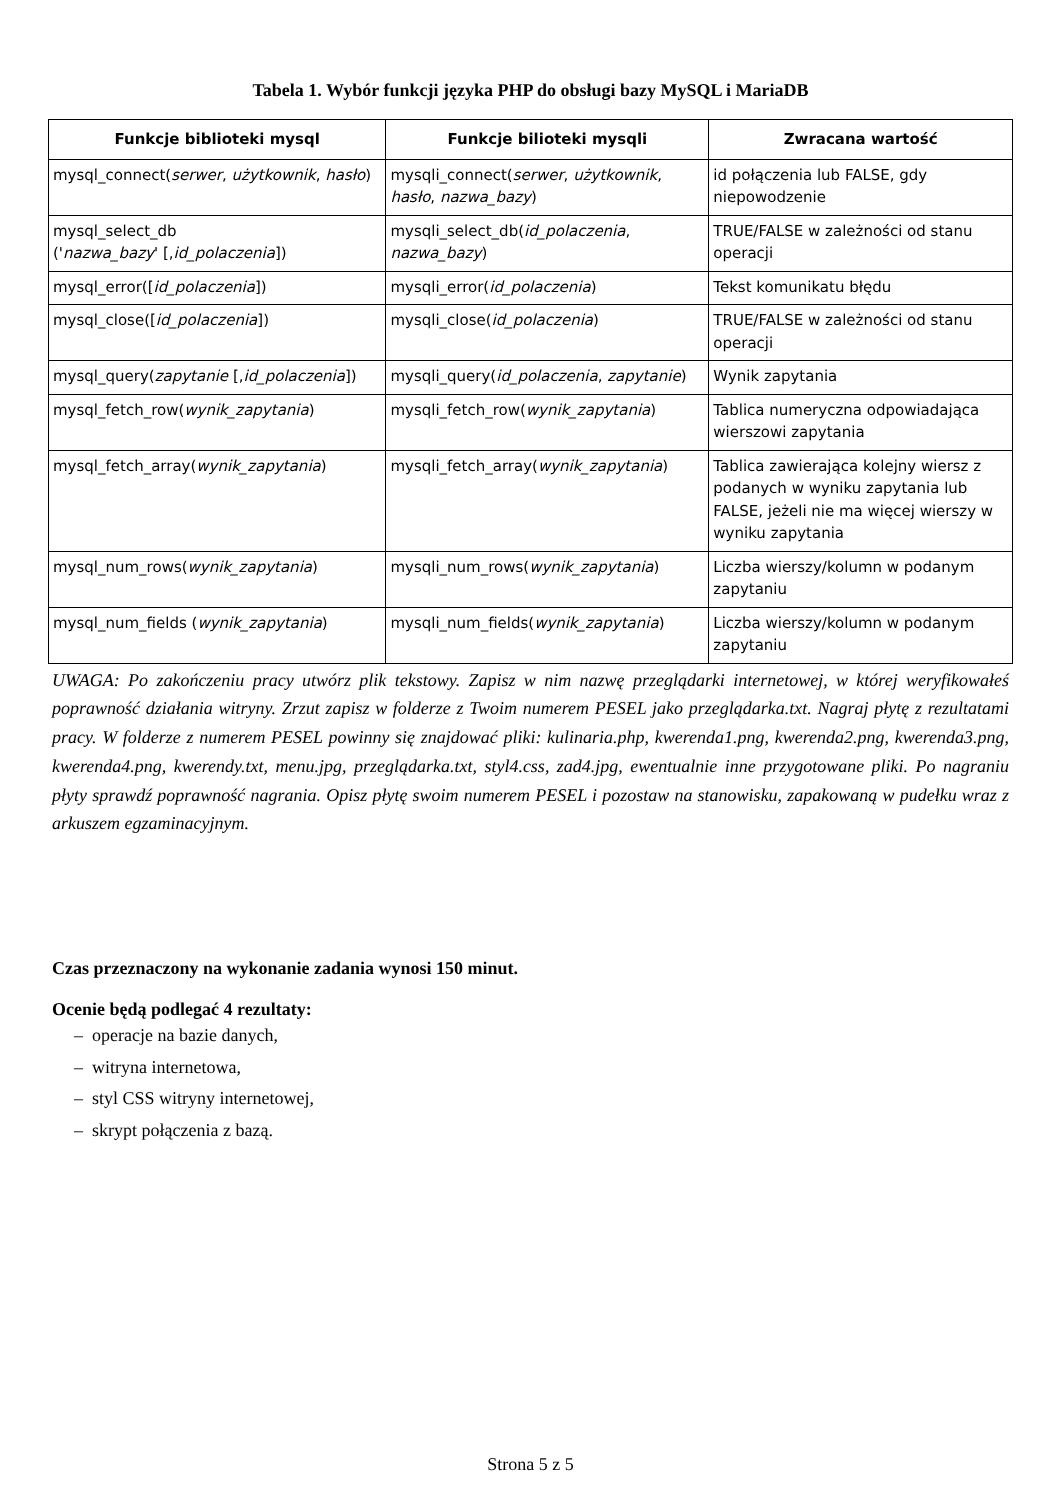Tabela 1. Wybór funkcji języka PHP do obsługi bazy MySQL i MariaDB
| Funkcje biblioteki mysql | Funkcje bilioteki mysqli | Zwracana wartość |
| --- | --- | --- |
| mysql_connect( serwer , użytkownik , hasło ) | mysqli_connect( serwer , użytkownik , hasło , nazwa_bazy ) | id połączenia lub FALSE, gdy niepowodzenie |
| mysql_select_db (' nazwa_bazy ' [, id_polaczenia ]) | mysqli_select_db( id_polaczenia , nazwa_bazy ) | TRUE/FALSE w zależności od stanu operacji |
| mysql_error([ id_polaczenia ]) | mysqli_error( id_polaczenia ) | Tekst komunikatu błędu |
| mysql_close([ id_polaczenia ]) | mysqli_close( id_polaczenia ) | TRUE/FALSE w zależności od stanu operacji |
| mysql_query( zapytanie [, id_polaczenia ]) | mysqli_query( id_polaczenia , zapytanie ) | Wynik zapytania |
| mysql_fetch_row( wynik_zapytania ) | mysqli_fetch_row( wynik_zapytania ) | Tablica numeryczna odpowiadająca wierszowi zapytania |
| mysql_fetch_array( wynik_zapytania ) | mysqli_fetch_array( wynik_zapytania ) | Tablica zawierająca kolejny wiersz z podanych w wyniku zapytania lub FALSE, jeżeli nie ma więcej wierszy w wyniku zapytania |
| mysql_num_rows( wynik_zapytania ) | mysqli_num_rows( wynik_zapytania ) | Liczba wierszy/kolumn w podanym zapytaniu |
| mysql_num_fields ( wynik_zapytania ) | mysqli_num_fields( wynik_zapytania ) | Liczba wierszy/kolumn w podanym zapytaniu |
UWAGA: Po zakończeniu pracy utwórz plik tekstowy. Zapisz w nim nazwę przeglądarki internetowej, w której weryfikowałeś poprawność działania witryny. Zrzut zapisz w folderze z Twoim numerem PESEL jako przeglądarka.txt. Nagraj płytę z rezultatami pracy. W folderze z numerem PESEL powinny się znajdować pliki: kulinaria.php, kwerenda1.png, kwerenda2.png, kwerenda3.png, kwerenda4.png, kwerendy.txt, menu.jpg, przeglądarka.txt, styl4.css, zad4.jpg, ewentualnie inne przygotowane pliki. Po nagraniu płyty sprawdź poprawność nagrania. Opisz płytę swoim numerem PESEL i pozostaw na stanowisku, zapakowaną w pudełku wraz z arkuszem egzaminacyjnym.
Czas przeznaczony na wykonanie zadania wynosi 150 minut.
Ocenie będą podlegać 4 rezultaty:
– operacje na bazie danych,
– witryna internetowa,
– styl CSS witryny internetowej,
– skrypt połączenia z bazą.
Strona 5 z 5